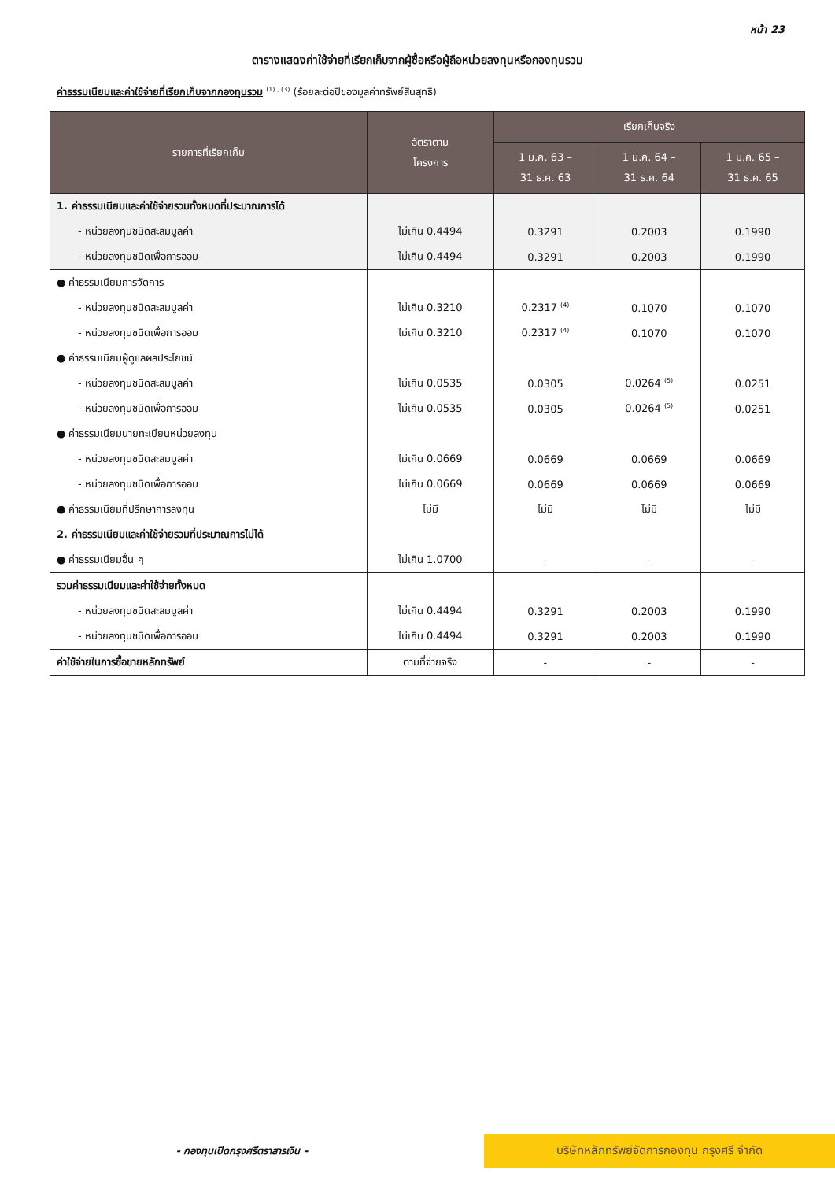หน้า 23
ตารางแสดงค่าใช้จ่ายที่เรียกเก็บจากผู้ซื้อหรือผู้ถือหน่วยลงทุนหรือกองทุนรวม
ค่าธรรมเนียมและค่าใช้จ่ายที่เรียกเก็บจากกองทุนรวม <sup>(1) , (3)</sup> (ร้อยละต่อปีของมูลค่าทรัพย์สินสุทธิ)
| รายการที่เรียกเก็บ | อัตราตาม โครงการ | เรียกเก็บจริง | | |
| --- | --- | --- | --- | --- |
| | | 1 ม.ค. 63 – 31 ธ.ค. 63 | 1 ม.ค. 64 – 31 ธ.ค. 64 | 1 ม.ค. 65 – 31 ธ.ค. 65 |
| 1. ค่าธรรมเนียมและค่าใช้จ่ายรวมทั้งหมดที่ประมาณการได้ | | | | |
| - หน่วยลงทุนชนิดสะสมมูลค่า | ไม่เกิน 0.4494 | 0.3291 | 0.2003 | 0.1990 |
| - หน่วยลงทุนชนิดเพื่อการออม | ไม่เกิน 0.4494 | 0.3291 | 0.2003 | 0.1990 |
| ● ค่าธรรมเนียมการจัดการ | | | | |
| - หน่วยลงทุนชนิดสะสมมูลค่า | ไม่เกิน 0.3210 | 0.2317 <sup>(4)</sup> | 0.1070 | 0.1070 |
| - หน่วยลงทุนชนิดเพื่อการออม | ไม่เกิน 0.3210 | 0.2317 <sup>(4)</sup> | 0.1070 | 0.1070 |
| ● ค่าธรรมเนียมผู้ดูแลผลประโยชน์ | | | | |
| - หน่วยลงทุนชนิดสะสมมูลค่า | ไม่เกิน 0.0535 | 0.0305 | 0.0264 <sup>(5)</sup> | 0.0251 |
| - หน่วยลงทุนชนิดเพื่อการออม | ไม่เกิน 0.0535 | 0.0305 | 0.0264 <sup>(5)</sup> | 0.0251 |
| ● ค่าธรรมเนียมนายทะเบียนหน่วยลงทุน | | | | |
| - หน่วยลงทุนชนิดสะสมมูลค่า | ไม่เกิน 0.0669 | 0.0669 | 0.0669 | 0.0669 |
| - หน่วยลงทุนชนิดเพื่อการออม | ไม่เกิน 0.0669 | 0.0669 | 0.0669 | 0.0669 |
| ● ค่าธรรมเนียมที่ปรึกษาการลงทุน | ไม่มี | ไม่มี | ไม่มี | ไม่มี |
| 2. ค่าธรรมเนียมและค่าใช้จ่ายรวมที่ประมาณการไม่ได้ | | | | |
| ● ค่าธรรมเนียมอื่น ๆ | ไม่เกิน 1.0700 | - | - | - |
| รวมค่าธรรมเนียมและค่าใช้จ่ายทั้งหมด | | | | |
| - หน่วยลงทุนชนิดสะสมมูลค่า | ไม่เกิน 0.4494 | 0.3291 | 0.2003 | 0.1990 |
| - หน่วยลงทุนชนิดเพื่อการออม | ไม่เกิน 0.4494 | 0.3291 | 0.2003 | 0.1990 |
| ค่าใช้จ่ายในการซื้อขายหลักทรัพย์ | ตามที่จ่ายจริง | - | - | - |
- กองทุนเปิดกรุงศรีตราสารเงิน -
บริษัทหลักทรัพย์จัดการกองทุน กรุงศรี จำกัด